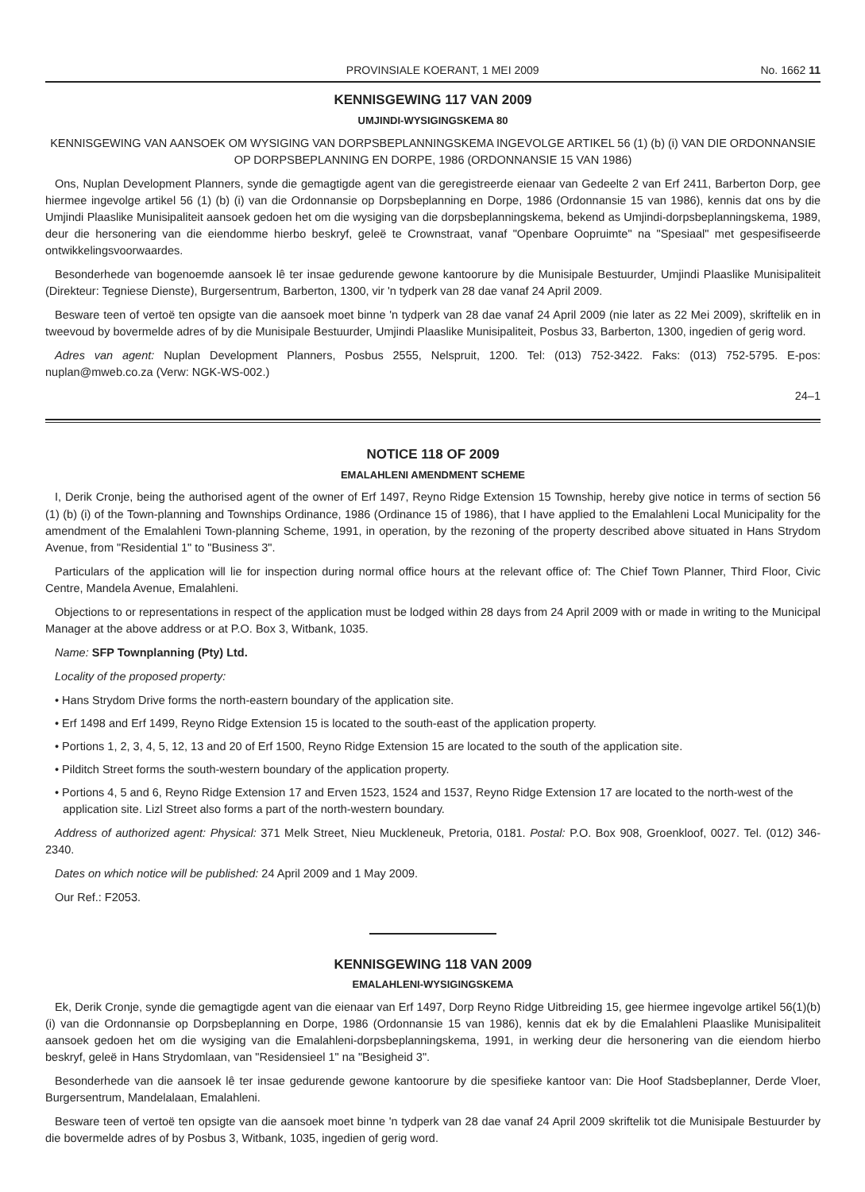PROVINSIALE KOERANT, 1 MEI 2009 No. 1662 11
KENNISGEWING 117 VAN 2009
UMJINDI-WYSIGINGSKEMA 80
KENNISGEWING VAN AANSOEK OM WYSIGING VAN DORPSBEPLANNINGSKEMA INGEVOLGE ARTIKEL 56 (1) (b) (i) VAN DIE ORDONNANSIE OP DORPSBEPLANNING EN DORPE, 1986 (ORDONNANSIE 15 VAN 1986)
Ons, Nuplan Development Planners, synde die gemagtigde agent van die geregistreerde eienaar van Gedeelte 2 van Erf 2411, Barberton Dorp, gee hiermee ingevolge artikel 56 (1) (b) (i) van die Ordonnansie op Dorpsbeplanning en Dorpe, 1986 (Ordonnansie 15 van 1986), kennis dat ons by die Umjindi Plaaslike Munisipaliteit aansoek gedoen het om die wysiging van die dorpsbeplanningskema, bekend as Umjindi-dorpsbeplanningskema, 1989, deur die hersonering van die eiendomme hierbo beskryf, geleë te Crownstraat, vanaf "Openbare Oopruimte" na "Spesiaal" met gespesifiseerde ontwikkelingsvoorwaardes.
Besonderhede van bogenoemde aansoek lê ter insae gedurende gewone kantoorure by die Munisipale Bestuurder, Umjindi Plaaslike Munisipaliteit (Direkteur: Tegniese Dienste), Burgersentrum, Barberton, 1300, vir 'n tydperk van 28 dae vanaf 24 April 2009.
Besware teen of vertoë ten opsigte van die aansoek moet binne 'n tydperk van 28 dae vanaf 24 April 2009 (nie later as 22 Mei 2009), skriftelik en in tweevoud by bovermelde adres of by die Munisipale Bestuurder, Umjindi Plaaslike Munisipaliteit, Posbus 33, Barberton, 1300, ingedien of gerig word.
Adres van agent: Nuplan Development Planners, Posbus 2555, Nelspruit, 1200. Tel: (013) 752-3422. Faks: (013) 752-5795. E-pos: nuplan@mweb.co.za (Verw: NGK-WS-002.)
24–1
NOTICE 118 OF 2009
EMALAHLENI AMENDMENT SCHEME
I, Derik Cronje, being the authorised agent of the owner of Erf 1497, Reyno Ridge Extension 15 Township, hereby give notice in terms of section 56 (1) (b) (i) of the Town-planning and Townships Ordinance, 1986 (Ordinance 15 of 1986), that I have applied to the Emalahleni Local Municipality for the amendment of the Emalahleni Town-planning Scheme, 1991, in operation, by the rezoning of the property described above situated in Hans Strydom Avenue, from "Residential 1" to "Business 3".
Particulars of the application will lie for inspection during normal office hours at the relevant office of: The Chief Town Planner, Third Floor, Civic Centre, Mandela Avenue, Emalahleni.
Objections to or representations in respect of the application must be lodged within 28 days from 24 April 2009 with or made in writing to the Municipal Manager at the above address or at P.O. Box 3, Witbank, 1035.
Name: SFP Townplanning (Pty) Ltd.
Locality of the proposed property:
• Hans Strydom Drive forms the north-eastern boundary of the application site.
• Erf 1498 and Erf 1499, Reyno Ridge Extension 15 is located to the south-east of the application property.
• Portions 1, 2, 3, 4, 5, 12, 13 and 20 of Erf 1500, Reyno Ridge Extension 15 are located to the south of the application site.
• Pilditch Street forms the south-western boundary of the application property.
• Portions 4, 5 and 6, Reyno Ridge Extension 17 and Erven 1523, 1524 and 1537, Reyno Ridge Extension 17 are located to the north-west of the application site. Lizl Street also forms a part of the north-western boundary.
Address of authorized agent: Physical: 371 Melk Street, Nieu Muckleneuk, Pretoria, 0181. Postal: P.O. Box 908, Groenkloof, 0027. Tel. (012) 346-2340.
Dates on which notice will be published: 24 April 2009 and 1 May 2009.
Our Ref.: F2053.
KENNISGEWING 118 VAN 2009
EMALAHLENI-WYSIGINGSKEMA
Ek, Derik Cronje, synde die gemagtigde agent van die eienaar van Erf 1497, Dorp Reyno Ridge Uitbreiding 15, gee hiermee ingevolge artikel 56(1)(b)(i) van die Ordonnansie op Dorpsbeplanning en Dorpe, 1986 (Ordonnansie 15 van 1986), kennis dat ek by die Emalahleni Plaaslike Munisipaliteit aansoek gedoen het om die wysiging van die Emalahleni-dorpsbeplanningskema, 1991, in werking deur die hersonering van die eiendom hierbo beskryf, geleë in Hans Strydomlaan, van "Residensieel 1" na "Besigheid 3".
Besonderhede van die aansoek lê ter insae gedurende gewone kantoorure by die spesifieke kantoor van: Die Hoof Stadsbeplanner, Derde Vloer, Burgersentrum, Mandelalaan, Emalahleni.
Besware teen of vertoë ten opsigte van die aansoek moet binne 'n tydperk van 28 dae vanaf 24 April 2009 skriftelik tot die Munisipale Bestuurder by die bovermelde adres of by Posbus 3, Witbank, 1035, ingedien of gerig word.